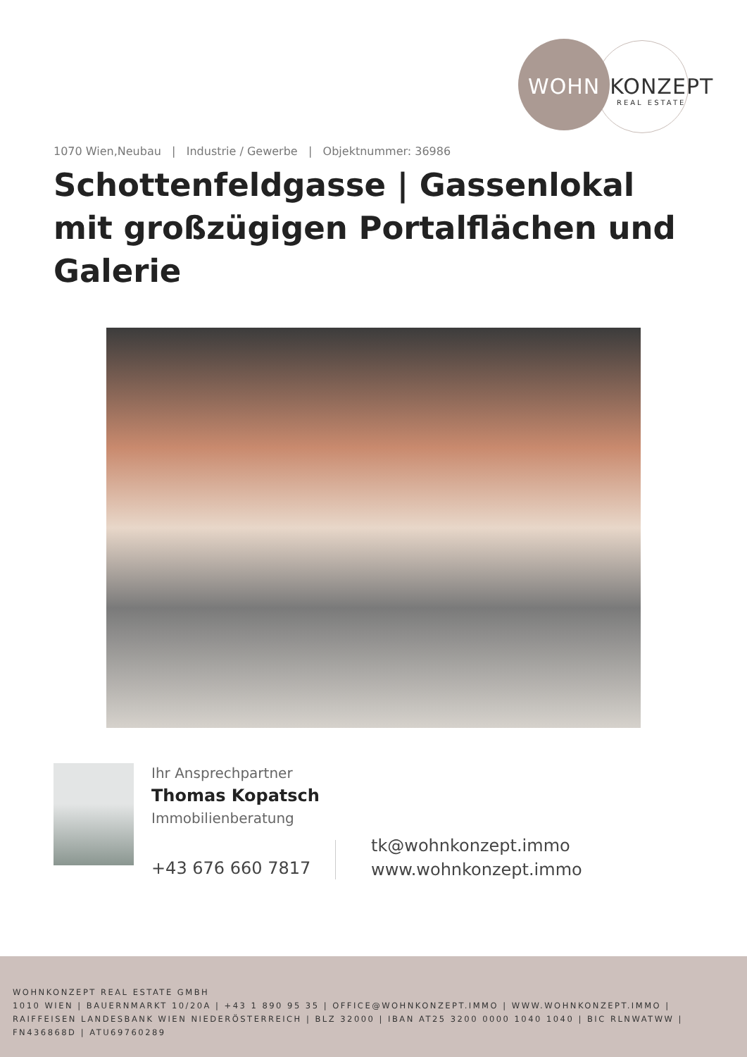WOHN KONZEPT
REAL ESTATE
1070 Wien,Neubau | Industrie / Gewerbe | Objektnummer: 36986
Schottenfeldgasse | Gassenlokal mit großzügigen Portalflächen und Galerie
Ihr Ansprechpartner
Thomas Kopatsch
Immobilienberatung
+43 676 660 7817
tk@wohnkonzept.immo
www.wohnkonzept.immo
WOHNKONZEPT REAL ESTATE GMBH
1010 WIEN | BAUERNMARKT 10/20A | +43 1 890 95 35 | OFFICE@WOHNKONZEPT.IMMO | WWW.WOHNKONZEPT.IMMO | RAIFFEISEN LANDESBANK WIEN NIEDERÖSTERREICH | BLZ 32000 | IBAN AT25 3200 0000 1040 1040 | BIC RLNWATWW | FN436868D | ATU69760289